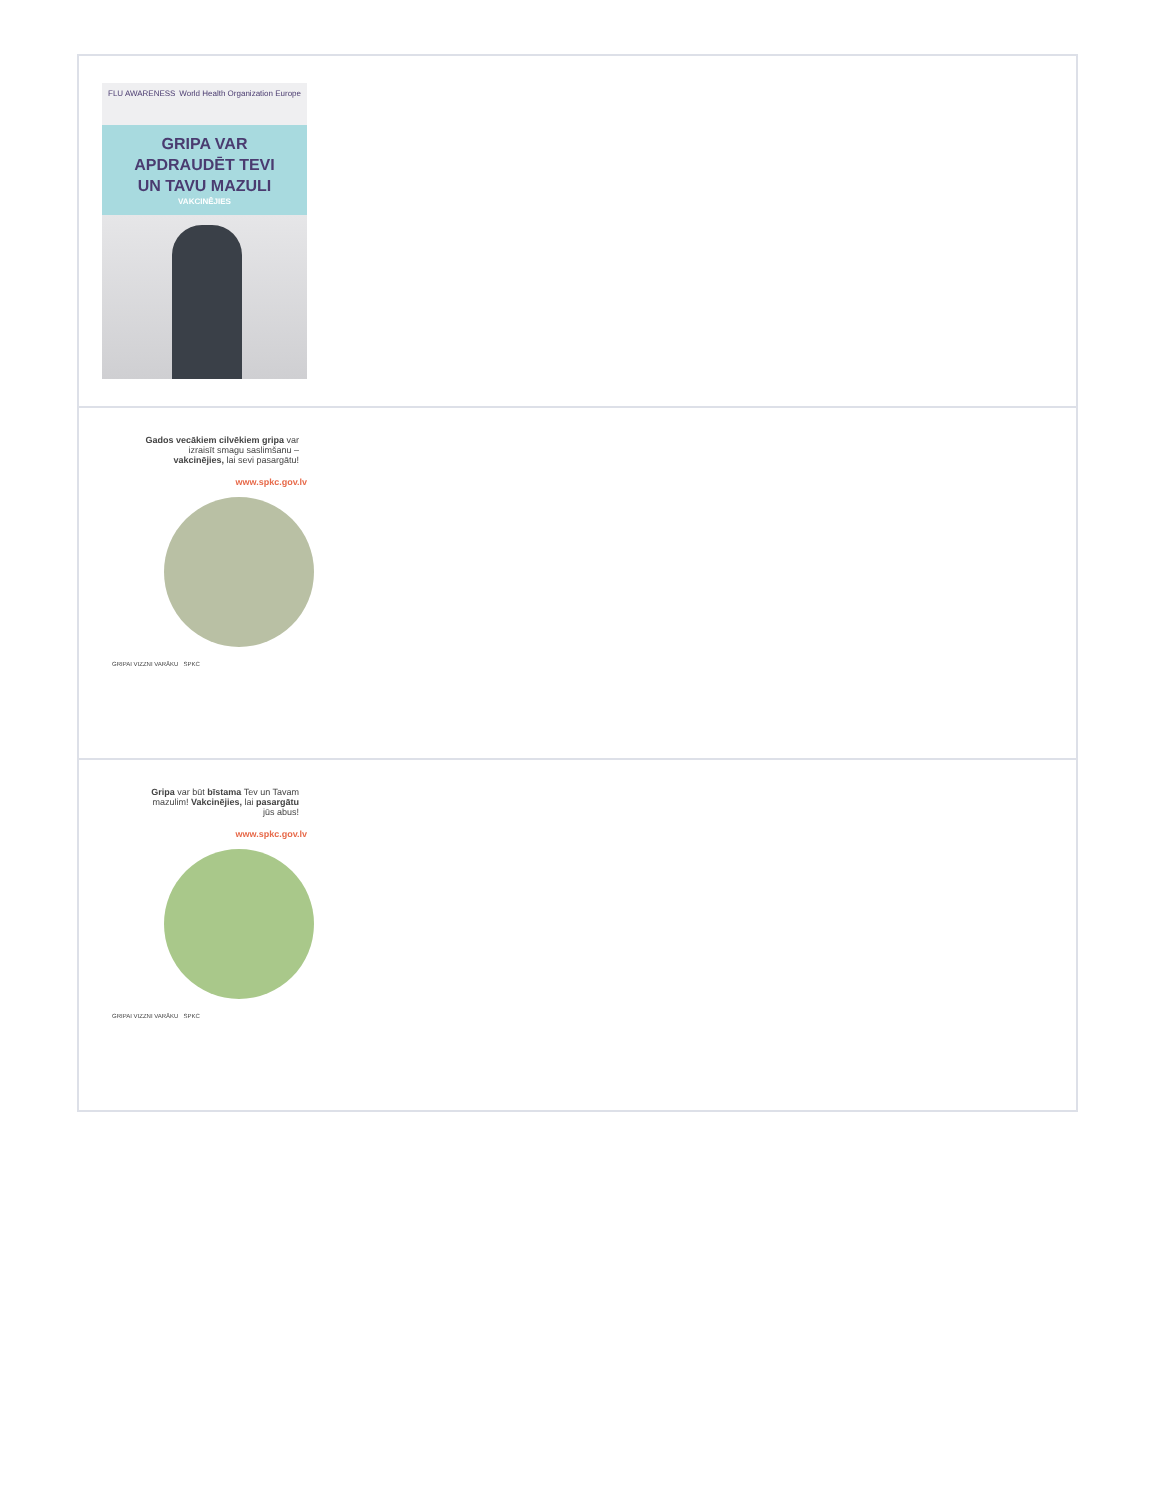| FLU AWARENESS World Health Organization Europe GRIPA VAR APDRAUDĒT TEVI UN TAVU MAZULI VAKCINĒJIES |
| Gados vecākiem cilvēkiem gripa var izraisīt smagu saslimšanu – vakcinējies, lai sevi pasargātu! www.spkc.gov.lv GRIPAI VIZZNI VARĀKU SPKC |
| Gripa var būt bīstama Tev un Tavam mazulim! Vakcinējies, lai pasargātu jūs abus! www.spkc.gov.lv GRIPAI VIZZNI VARĀKU SPKC |